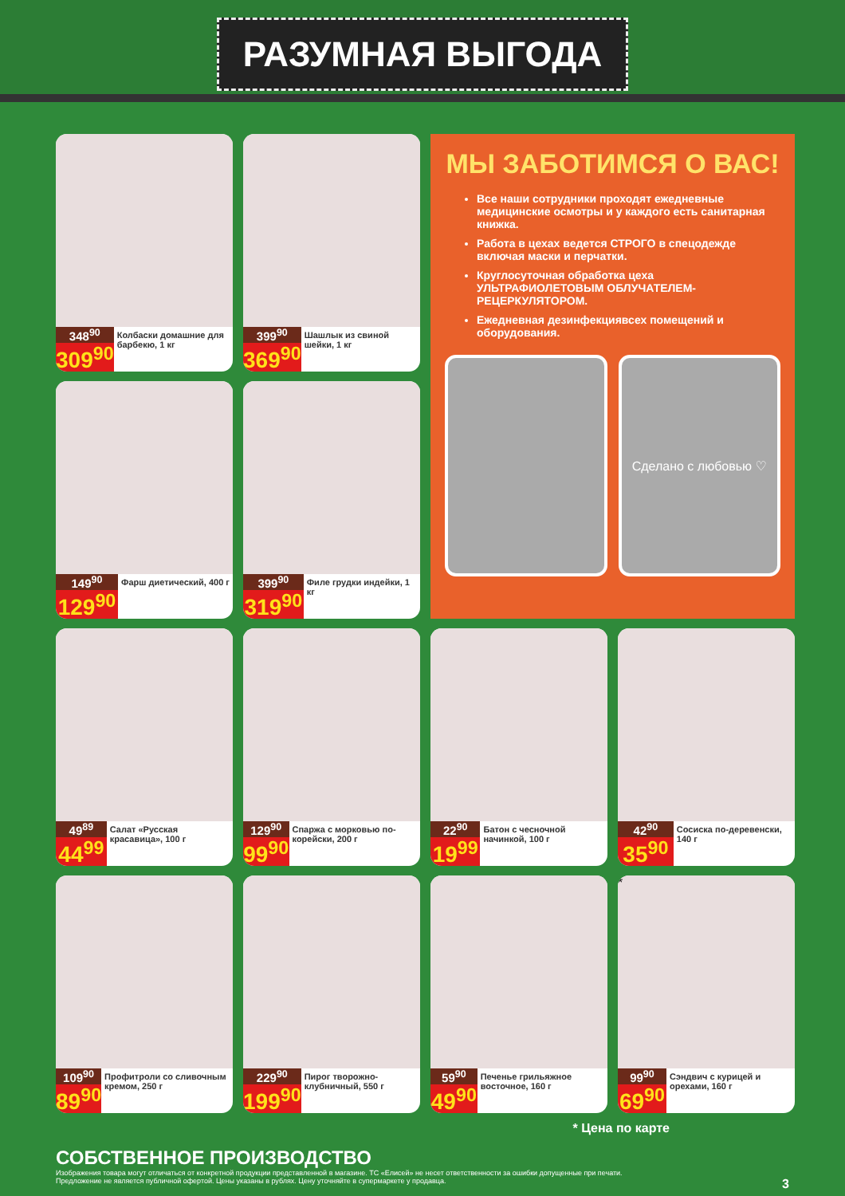РАЗУМНАЯ ВЫГОДА
348<sup>90</sup>
309<sup>90</sup>
Колбаски домашние для барбекю, 1 кг
399<sup>90</sup>
369<sup>90</sup>
Шашлык из свиной шейки, 1 кг
МЫ ЗАБОТИМСЯ О ВАС!
Все наши сотрудники проходят ежедневные медицинские осмотры и у каждого есть санитарная книжка.
Работа в цехах ведется СТРОГО в спецодежде включая маски и перчатки.
Круглосуточная обработка цеха УЛЬТРАФИОЛЕТОВЫМ ОБЛУЧАТЕЛЕМ-РЕЦЕРКУЛЯТОРОМ.
Ежедневная дезинфекциявсех помещений и оборудования.
Сделано с любовью ♡
149<sup>90</sup>
129<sup>90</sup>
Фарш диетический, 400 г
399<sup>90</sup>
319<sup>90</sup>
Филе грудки индейки, 1 кг
49<sup>89</sup>
44<sup>99</sup>
Салат «Русская красавица», 100 г
129<sup>90</sup>
99<sup>90</sup>
Спаржа с морковью по-корейски, 200 г
22<sup>90</sup>
19<sup>99</sup>
Батон с чесночной начинкой, 100 г
42<sup>90</sup>
35<sup>90</sup>
Сосиска по-деревенски, 140 г
109<sup>90</sup>
89<sup>90</sup>
Профитроли со сливочным кремом, 250 г
229<sup>90</sup>
199<sup>90</sup>
Пирог творожно-клубничный, 550 г
59<sup>90</sup>
49<sup>90</sup>
Печенье грильяжное восточное, 160 г
*
99<sup>90</sup>
69<sup>90</sup>
Сэндвич с курицей и орехами, 160 г
* Цена по карте
СОБСТВЕННОЕ ПРОИЗВОДСТВО
Изображения товара могут отличаться от конкретной продукции представленной в магазине. ТС «Елисей» не несет ответственности за ошибки допущенные при печати.
Предложение не является публичной офертой. Цены указаны в рублях. Цену уточняйте в супермаркете у продавца. 3